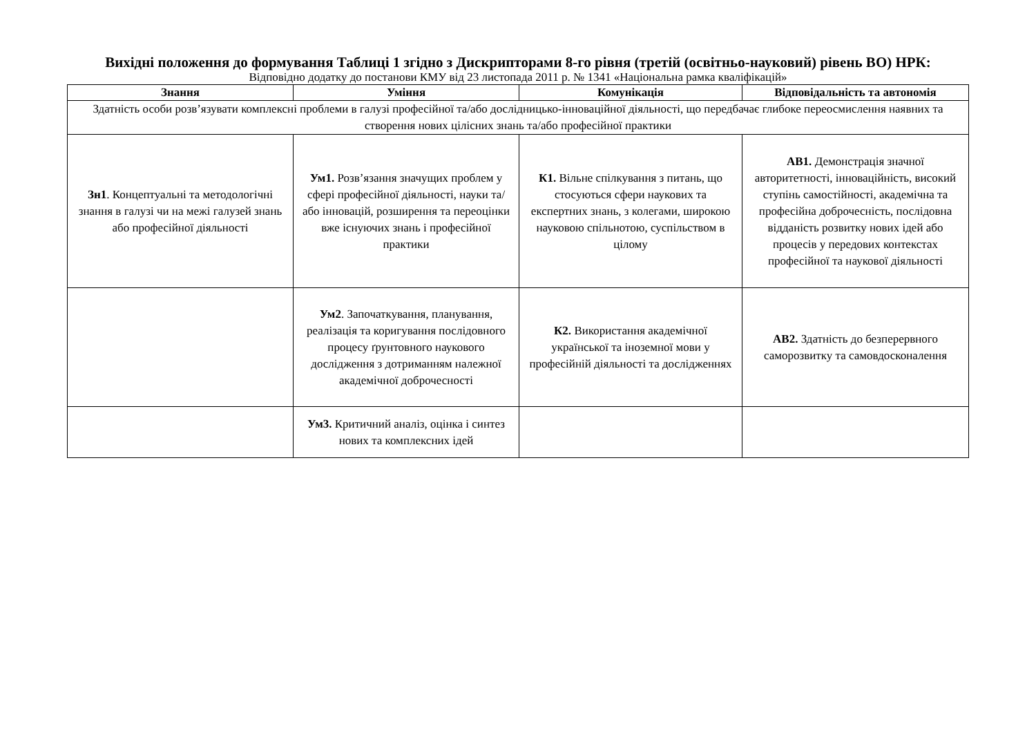Вихідні положення до формування Таблиці 1 згідно з Дискрипторами 8-го рівня (третій (освітньо-науковий) рівень ВО) НРК:
Відповідно додатку до постанови КМУ від 23 листопада 2011 р. № 1341 «Національна рамка кваліфікацій»
| Знання | Уміння | Комунікація | Відповідальність та автономія |
| --- | --- | --- | --- |
| Здатність особи розв’язувати комплексні проблеми в галузі професійної та/або дослідницько-інноваційної діяльності, що передбачає глибоке переосмислення наявних та створення нових цілісних знань та/або професійної практики | | | |
| Зн1 . Концептуальні та методологічні знання в галузі чи на межі галузей знань або професійної діяльності | Ум1. Розв’язання значущих проблем у сфері професійної діяльності, науки та/або інновацій, розширення та переоцінки вже існуючих знань і професійної практики | К1. Вільне спілкування з питань, що стосуються сфери наукових та експертних знань, з колегами, широкою науковою спільнотою, суспільством в цілому | АВ1. Демонстрація значної авторитетності, інноваційність, високий ступінь самостійності, академічна та професійна доброчесність, послідовна відданість розвитку нових ідей або процесів у передових контекстах професійної та наукової діяльності |
| | Ум2 . Започаткування, планування, реалізація та коригування послідовного процесу ґрунтовного наукового дослідження з дотриманням належної академічної доброчесності | К2. Використання академічної української та іноземної мови у професійній діяльності та дослідженнях | АВ2. Здатність до безперервного саморозвитку та самовдосконалення |
| | Ум3. Критичний аналіз, оцінка і синтез нових та комплексних ідей | | |